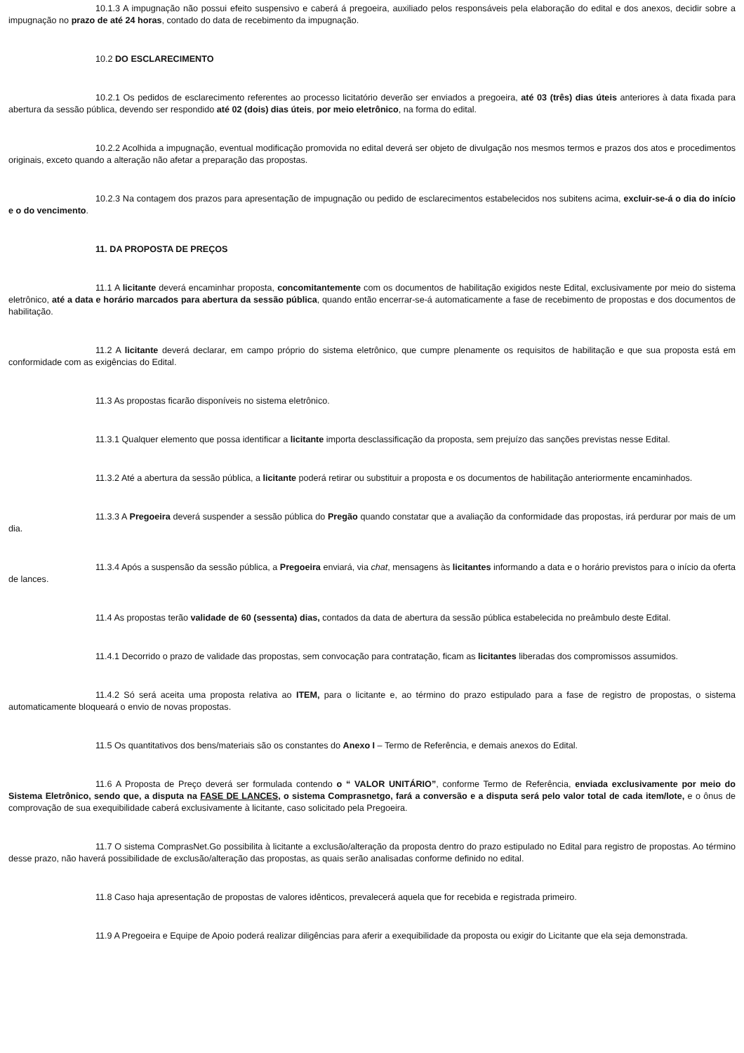10.1.3 A impugnação não possui efeito suspensivo e caberá á pregoeira, auxiliado pelos responsáveis pela elaboração do edital e dos anexos, decidir sobre a impugnação no prazo de até 24 horas, contado do data de recebimento da impugnação.
10.2 DO ESCLARECIMENTO
10.2.1 Os pedidos de esclarecimento referentes ao processo licitatório deverão ser enviados a pregoeira, até 03 (três) dias úteis anteriores à data fixada para abertura da sessão pública, devendo ser respondido até 02 (dois) dias úteis, por meio eletrônico, na forma do edital.
10.2.2 Acolhida a impugnação, eventual modificação promovida no edital deverá ser objeto de divulgação nos mesmos termos e prazos dos atos e procedimentos originais, exceto quando a alteração não afetar a preparação das propostas.
10.2.3 Na contagem dos prazos para apresentação de impugnação ou pedido de esclarecimentos estabelecidos nos subitens acima, excluir-se-á o dia do início e o do vencimento.
11. DA PROPOSTA DE PREÇOS
11.1 A licitante deverá encaminhar proposta, concomitantemente com os documentos de habilitação exigidos neste Edital, exclusivamente por meio do sistema eletrônico, até a data e horário marcados para abertura da sessão pública, quando então encerrar-se-á automaticamente a fase de recebimento de propostas e dos documentos de habilitação.
11.2 A licitante deverá declarar, em campo próprio do sistema eletrônico, que cumpre plenamente os requisitos de habilitação e que sua proposta está em conformidade com as exigências do Edital.
11.3 As propostas ficarão disponíveis no sistema eletrônico.
11.3.1 Qualquer elemento que possa identificar a licitante importa desclassificação da proposta, sem prejuízo das sanções previstas nesse Edital.
11.3.2 Até a abertura da sessão pública, a licitante poderá retirar ou substituir a proposta e os documentos de habilitação anteriormente encaminhados.
11.3.3 A Pregoeira deverá suspender a sessão pública do Pregão quando constatar que a avaliação da conformidade das propostas, irá perdurar por mais de um dia.
11.3.4 Após a suspensão da sessão pública, a Pregoeira enviará, via chat, mensagens às licitantes informando a data e o horário previstos para o início da oferta de lances.
11.4 As propostas terão validade de 60 (sessenta) dias, contados da data de abertura da sessão pública estabelecida no preâmbulo deste Edital.
11.4.1 Decorrido o prazo de validade das propostas, sem convocação para contratação, ficam as licitantes liberadas dos compromissos assumidos.
11.4.2 Só será aceita uma proposta relativa ao ITEM, para o licitante e, ao término do prazo estipulado para a fase de registro de propostas, o sistema automaticamente bloqueará o envio de novas propostas.
11.5 Os quantitativos dos bens/materiais são os constantes do Anexo I – Termo de Referência, e demais anexos do Edital.
11.6 A Proposta de Preço deverá ser formulada contendo o “ VALOR UNITÁRIO”, conforme Termo de Referência, enviada exclusivamente por meio do Sistema Eletrônico, sendo que, a disputa na FASE DE LANCES, o sistema Comprasnetgo, fará a conversão e a disputa será pelo valor total de cada item/lote, e o ônus de comprovação de sua exequibilidade caberá exclusivamente à licitante, caso solicitado pela Pregoeira.
11.7 O sistema ComprasNet.Go possibilita à licitante a exclusão/alteração da proposta dentro do prazo estipulado no Edital para registro de propostas. Ao término desse prazo, não haverá possibilidade de exclusão/alteração das propostas, as quais serão analisadas conforme definido no edital.
11.8 Caso haja apresentação de propostas de valores idênticos, prevalecerá aquela que for recebida e registrada primeiro.
11.9 A Pregoeira e Equipe de Apoio poderá realizar diligências para aferir a exequibilidade da proposta ou exigir do Licitante que ela seja demonstrada.